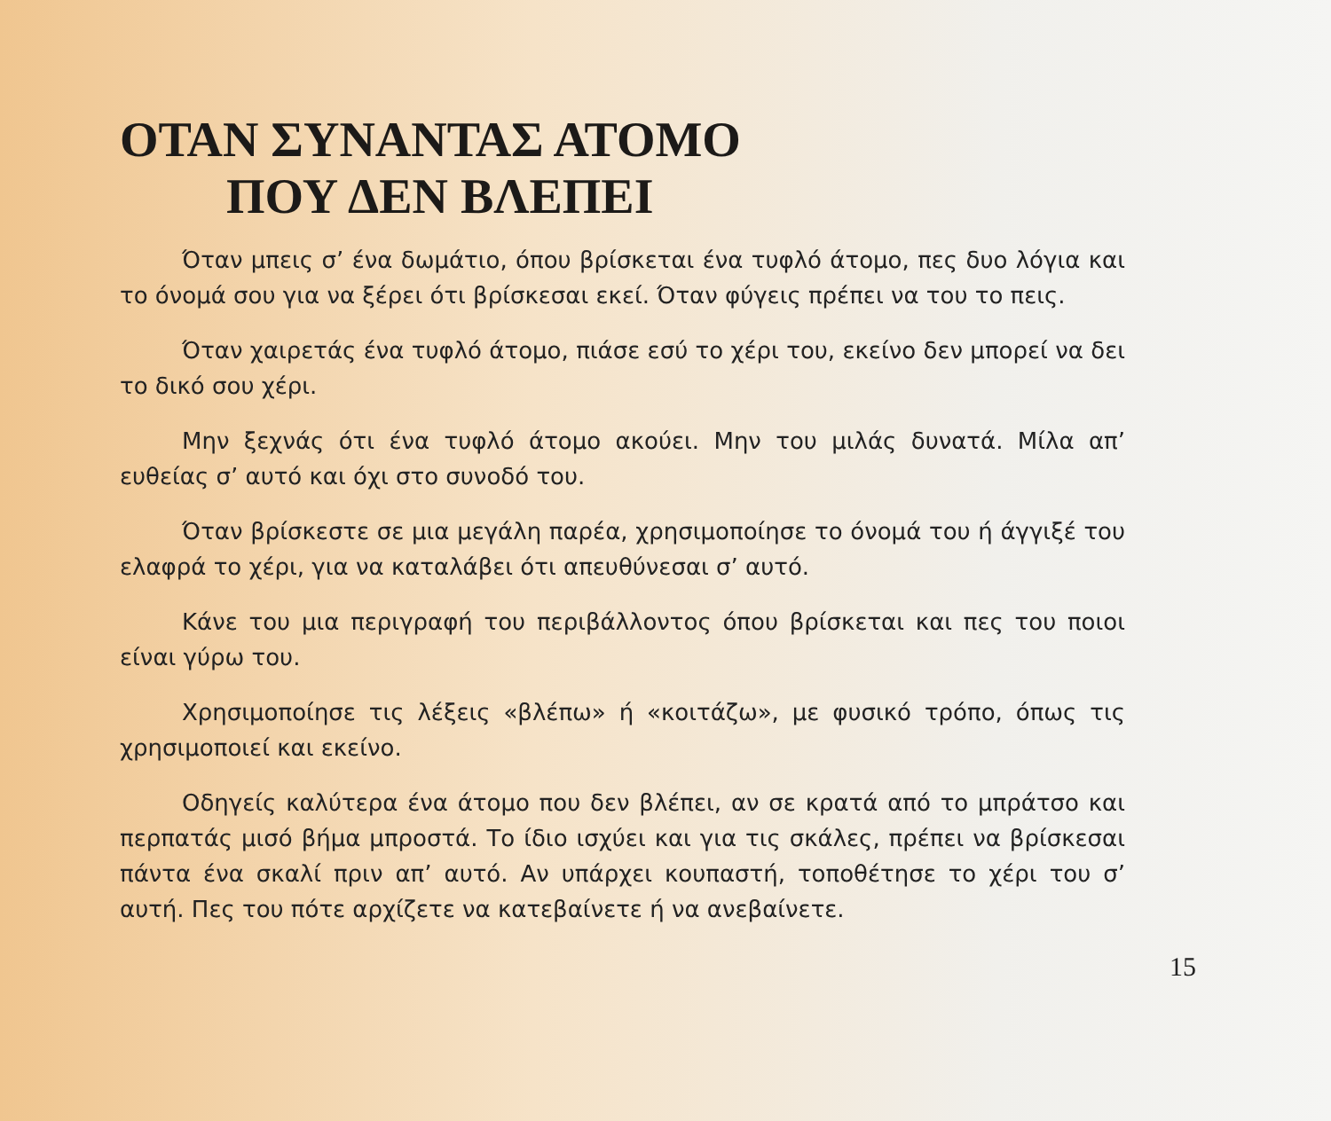ΟΤΑΝ ΣΥΝΑΝΤΑΣ ΑΤΟΜΟ
ΠΟΥ ΔΕΝ ΒΛΕΠΕΙ
Όταν μπεις σ’ ένα δωμάτιο, όπου βρίσκεται ένα τυφλό άτομο, πες δυο λόγια και το όνομά σου για να ξέρει ότι βρίσκεσαι εκεί. Όταν φύγεις πρέπει να του το πεις.
Όταν χαιρετάς ένα τυφλό άτομο, πιάσε εσύ το χέρι του, εκείνο δεν μπορεί να δει το δικό σου χέρι.
Μην ξεχνάς ότι ένα τυφλό άτομο ακούει. Μην του μιλάς δυνατά. Μίλα απ’ ευθείας σ’ αυτό και όχι στο συνοδό του.
Όταν βρίσκεστε σε μια μεγάλη παρέα, χρησιμοποίησε το όνομά του ή άγγιξέ του ελαφρά το χέρι, για να καταλάβει ότι απευθύνεσαι σ’ αυτό.
Κάνε του μια περιγραφή του περιβάλλοντος όπου βρίσκεται και πες του ποιοι είναι γύρω του.
Χρησιμοποίησε τις λέξεις «βλέπω» ή «κοιτάζω», με φυσικό τρόπο, όπως τις χρησιμοποιεί και εκείνο.
Οδηγείς καλύτερα ένα άτομο που δεν βλέπει, αν σε κρατά από το μπράτσο και περπατάς μισό βήμα μπροστά. Το ίδιο ισχύει και για τις σκάλες, πρέπει να βρίσκεσαι πάντα ένα σκαλί πριν απ’ αυτό. Αν υπάρχει κουπαστή, τοποθέτησε το χέρι του σ’ αυτή. Πες του πότε αρχίζετε να κατεβαίνετε ή να ανεβαίνετε.
15